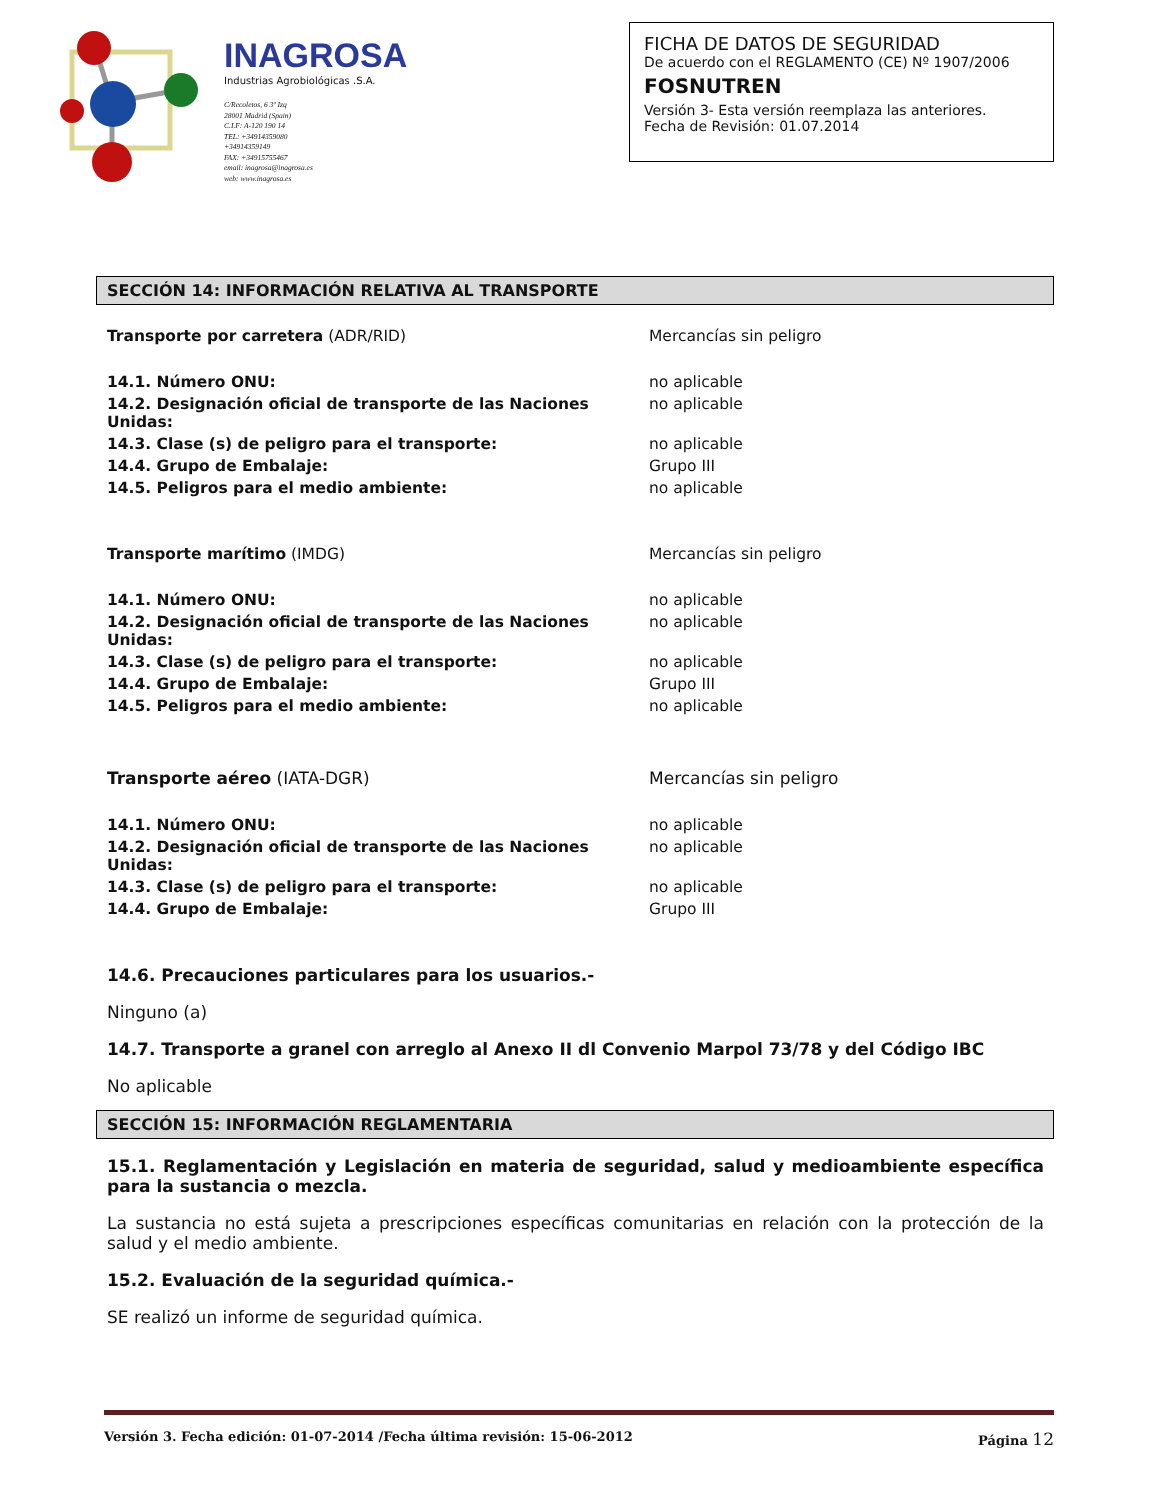INAGROSA
Industrias Agrobiológicas .S.A.
C/Recoletos, 6 3º Izq
28001 Madrid (Spain)
C.I.F: A-120 190 14
TEL: +34914359080
+34914359149
FAX: +34915755467
email: inagrosa@inagrosa.es
web: www.inagrosa.es
FICHA DE DATOS DE SEGURIDAD
De acuerdo con el REGLAMENTO (CE) Nº 1907/2006
FOSNUTREN
Versión 3- Esta versión reemplaza las anteriores.
Fecha de Revisión: 01.07.2014
SECCIÓN 14: INFORMACIÓN RELATIVA AL TRANSPORTE
| Transporte por carretera (ADR/RID) | Mercancías sin peligro |
| 14.1. Número ONU: | no aplicable |
| 14.2. Designación oficial de transporte de las Naciones Unidas: | no aplicable |
| 14.3. Clase (s) de peligro para el transporte: | no aplicable |
| 14.4. Grupo de Embalaje: | Grupo III |
| 14.5. Peligros para el medio ambiente: | no aplicable |
| Transporte marítimo (IMDG) | Mercancías sin peligro |
| 14.1. Número ONU: | no aplicable |
| 14.2. Designación oficial de transporte de las Naciones Unidas: | no aplicable |
| 14.3. Clase (s) de peligro para el transporte: | no aplicable |
| 14.4. Grupo de Embalaje: | Grupo III |
| 14.5. Peligros para el medio ambiente: | no aplicable |
| Transporte aéreo (IATA-DGR) | Mercancías sin peligro |
| 14.1. Número ONU: | no aplicable |
| 14.2. Designación oficial de transporte de las Naciones Unidas: | no aplicable |
| 14.3. Clase (s) de peligro para el transporte: | no aplicable |
| 14.4. Grupo de Embalaje: | Grupo III |
14.6. Precauciones particulares para los usuarios.-
Ninguno (a)
14.7. Transporte a granel con arreglo al Anexo II dl Convenio Marpol 73/78 y del Código IBC
No aplicable
SECCIÓN 15: INFORMACIÓN REGLAMENTARIA
15.1. Reglamentación y Legislación en materia de seguridad, salud y medioambiente específica para la sustancia o mezcla.
La sustancia no está sujeta a prescripciones específicas comunitarias en relación con la protección de la salud y el medio ambiente.
15.2. Evaluación de la seguridad química.-
SE realizó un informe de seguridad química.
Versión 3. Fecha edición: 01-07-2014 /Fecha última revisión: 15-06-2012 Página 12